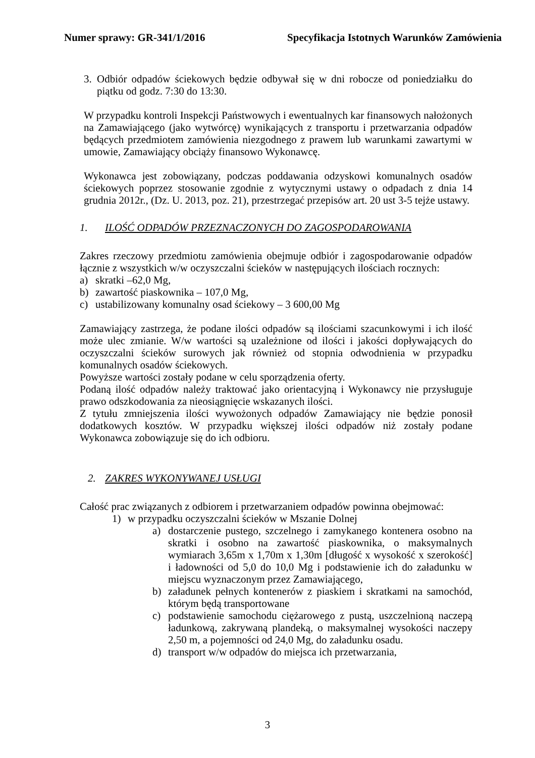Numer sprawy: GR-341/1/2016 Specyfikacja Istotnych Warunków Zamówienia
3. Odbiór odpadów ściekowych będzie odbywał się w dni robocze od poniedziałku do piątku od godz. 7:30 do 13:30.
W przypadku kontroli Inspekcji Państwowych i ewentualnych kar finansowych nałożonych na Zamawiającego (jako wytwórcę) wynikających z transportu i przetwarzania odpadów będących przedmiotem zamówienia niezgodnego z prawem lub warunkami zawartymi w umowie, Zamawiający obciąży finansowo Wykonawcę.
Wykonawca jest zobowiązany, podczas poddawania odzyskowi komunalnych osadów ściekowych poprzez stosowanie zgodnie z wytycznymi ustawy o odpadach z dnia 14 grudnia 2012r., (Dz. U. 2013, poz. 21), przestrzegać przepisów art. 20 ust 3-5 tejże ustawy.
1. ILOŚĆ ODPADÓW PRZEZNACZONYCH DO ZAGOSPODAROWANIA
Zakres rzeczowy przedmiotu zamówienia obejmuje odbiór i zagospodarowanie odpadów łącznie z wszystkich w/w oczyszczalni ścieków w następujących ilościach rocznych:
a) skratki –62,0 Mg,
b) zawartość piaskownika – 107,0 Mg,
c) ustabilizowany komunalny osad ściekowy – 3 600,00 Mg
Zamawiający zastrzega, że podane ilości odpadów są ilościami szacunkowymi i ich ilość może ulec zmianie. W/w wartości są uzależnione od ilości i jakości dopływających do oczyszczalni ścieków surowych jak również od stopnia odwodnienia w przypadku komunalnych osadów ściekowych.
Powyższe wartości zostały podane w celu sporządzenia oferty.
Podaną ilość odpadów należy traktować jako orientacyjną i Wykonawcy nie przysługuje prawo odszkodowania za nieosiągnięcie wskazanych ilości.
Z tytułu zmniejszenia ilości wywożonych odpadów Zamawiający nie będzie ponosił dodatkowych kosztów. W przypadku większej ilości odpadów niż zostały podane Wykonawca zobowiązuje się do ich odbioru.
2. ZAKRES WYKONYWANEJ USŁUGI
Całość prac związanych z odbiorem i przetwarzaniem odpadów powinna obejmować:
1) w przypadku oczyszczalni ścieków w Mszanie Dolnej
a) dostarczenie pustego, szczelnego i zamykanego kontenera osobno na skratki i osobno na zawartość piaskownika, o maksymalnych wymiarach 3,65m x 1,70m x 1,30m [długość x wysokość x szerokość] i ładowności od 5,0 do 10,0 Mg i podstawienie ich do załadunku w miejscu wyznaczonym przez Zamawiającego,
b) załadunek pełnych kontenerów z piaskiem i skratkami na samochód, którym będą transportowane
c) podstawienie samochodu ciężarowego z pustą, uszczelnioną naczepą ładunkową, zakrywaną plandeką, o maksymalnej wysokości naczepy 2,50 m, a pojemności od 24,0 Mg, do załadunku osadu.
d) transport w/w odpadów do miejsca ich przetwarzania,
3